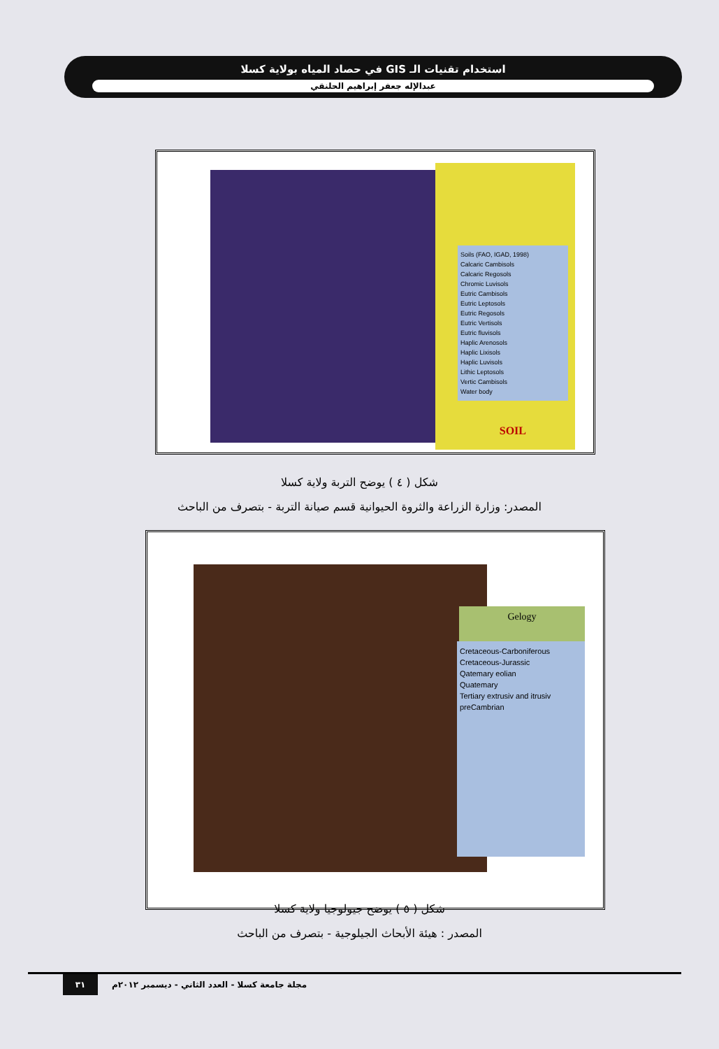استخدام تقنيات الـ GIS في حصاد المياه بولاية كسلا
عبدالإله جعفر إبراهيم الحلنقي
Soils (FAO, IGAD, 1998)
Calcaric Cambisols
Calcaric Regosols
Chromic Luvisols
Eutric Cambisols
Eutric Leptosols
Eutric Regosols
Eutric Vertisols
Eutric fluvisols
Haplic Arenosols
Haplic Lixisols
Haplic Luvisols
Lithic Leptosols
Vertic Cambisols
Water body
SOIL
شكل ( ٤ ) يوضح التربة ولاية كسلا
المصدر: وزارة الزراعة والثروة الحيوانية قسم صيانة التربة - بتصرف من الباحث
Gelogy
Cretaceous-Carboniferous
Cretaceous-Jurassic
Qatemary eolian
Quatemary
Tertiary extrusiv and itrusiv
preCambrian
شكل ( ٥ ) يوضح جيولوجيا ولاية كسلا
المصدر : هيئة الأبحاث الجيلوجية - بتصرف من الباحث
مجلة جامعة كسلا - العدد الثاني - ديسمبر ٢٠١٢م
٣١